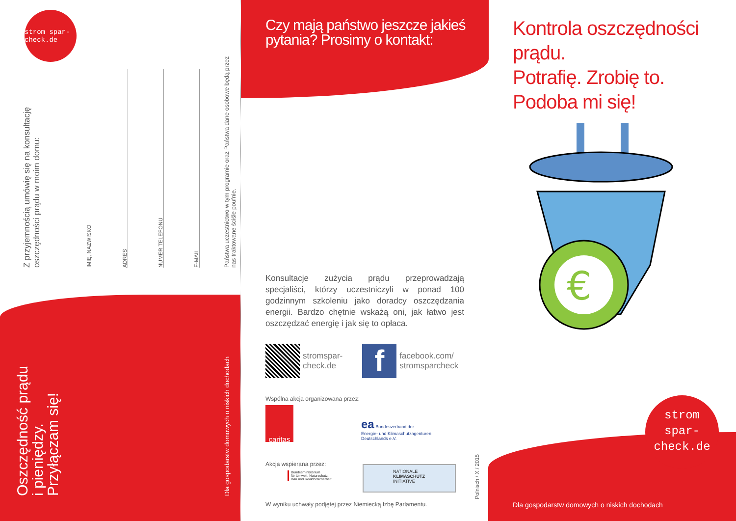strom spar- check.de
Z przyjemnością umówię się na konsultację oszczędności prądu w moim domu:
IMIĘ, NAZWISKO
ADRES
NUMER TELEFONU
E-MAIL
Państwa uczestnictwo w tym programie oraz Państwa dane osobowe będą przez nas traktowane ściśle poufnie.
Oszczędność prądu i pieniędzy. Przyłączam się!
Dla gospodarstw domowych o niskich dochodach
Czy mają państwo jeszcze jakieś pytania? Prosimy o kontakt:
Konsultacje zużycia prądu przeprowadzają specjaliści, którzy uczestniczyli w ponad 100 godzinnym szkoleniu jako doradcy oszczędzania energii. Bardzo chętnie wskażą oni, jak łatwo jest oszczędzać energię i jak się to opłaca.
stromspar-
check.de
f
facebook.com/
stromsparcheck
Wspólna akcja organizowana przez:
caritas
ea Bundesverband der
Energie- und Klimaschutzagenturen
Deutschlands e.V.
Akcja wspierana przez:
Bundesministerium
für Umwelt, Naturschutz,
Bau und Reaktorsicherheit
NATIONALE
KLIMASCHUTZ
INITIATIVE
W wyniku uchwały podjętej przez Niemiecką Izbę Parlamentu.
Polnisch / X / 2015
Kontrola oszczędności prądu.
Potrafię. Zrobię to.
Podoba mi się!
€
strom
spar-
check.de
Dla gospodarstw domowych o niskich dochodach